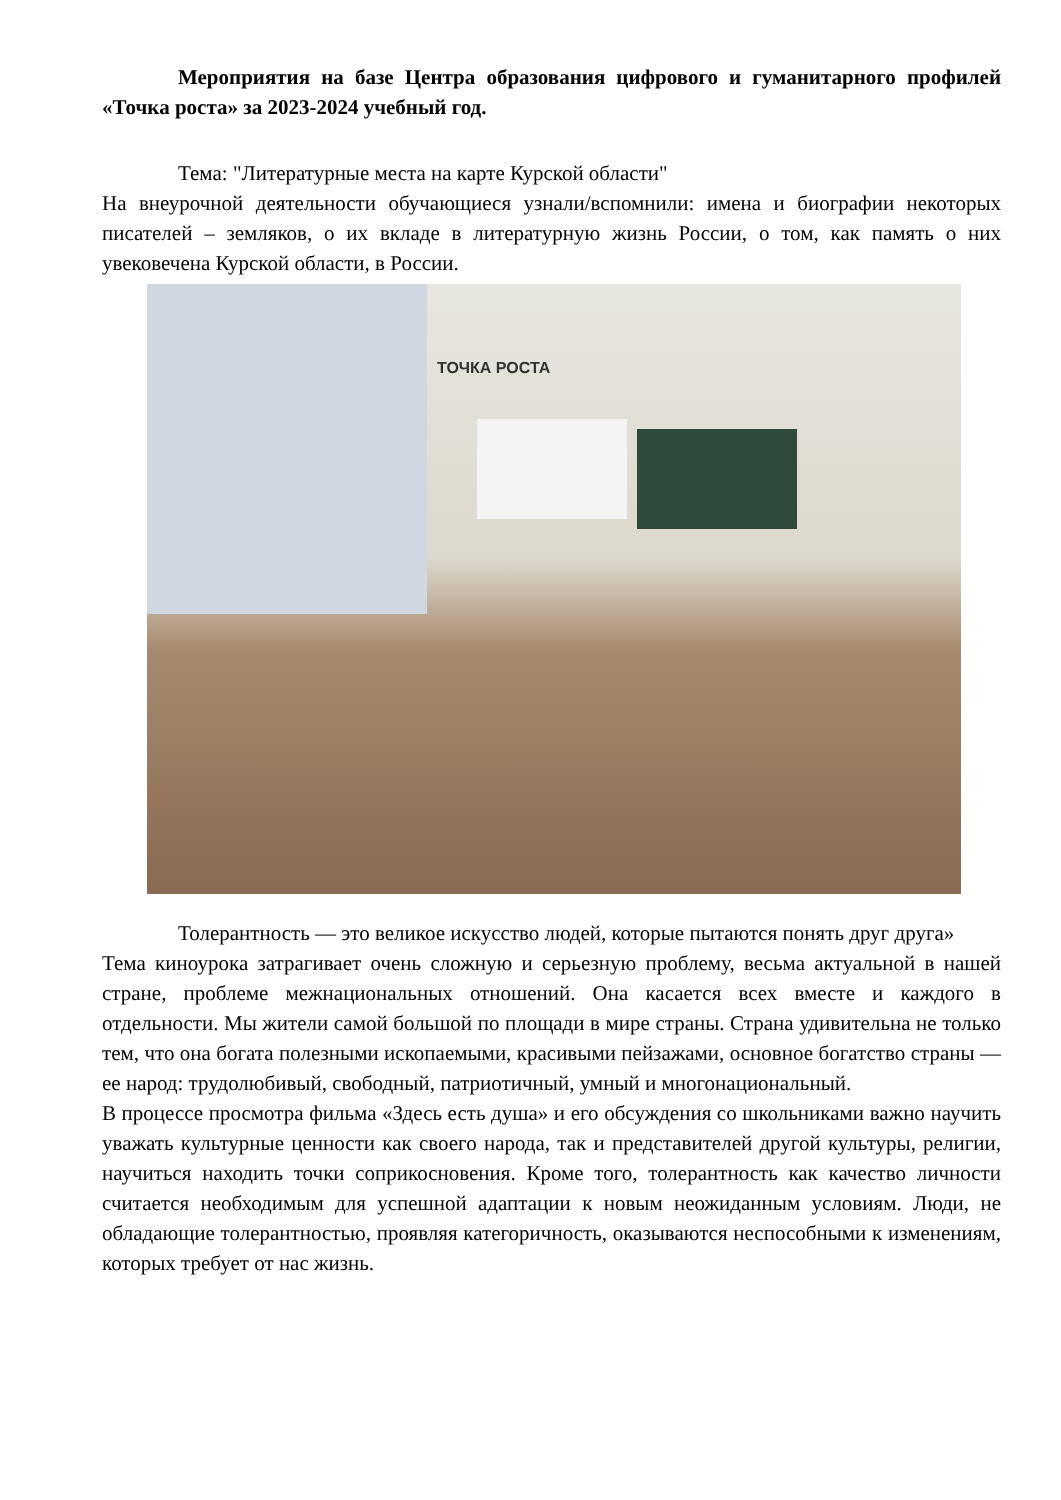Мероприятия на базе Центра образования цифрового и гуманитарного профилей «Точка роста» за 2023-2024 учебный год.
Тема: "Литературные места на карте Курской области"
На внеурочной деятельности обучающиеся узнали/вспомнили: имена и биографии некоторых писателей – земляков, о их вкладе в литературную жизнь России, о том, как память о них увековечена Курской области, в России.
ТОЧКА РОСТА
Толерантность — это великое искусство людей, которые пытаются понять друг друга»
Тема киноурока затрагивает очень сложную и серьезную проблему, весьма актуальной в нашей стране, проблеме межнациональных отношений. Она касается всех вместе и каждого в отдельности. Мы жители самой большой по площади в мире страны. Страна удивительна не только тем, что она богата полезными ископаемыми, красивыми пейзажами, основное богатство страны — ее народ: трудолюбивый, свободный, патриотичный, умный и многонациональный.
В процессе просмотра фильма «Здесь есть душа» и его обсуждения со школьниками важно научить уважать культурные ценности как своего народа, так и представителей другой культуры, религии, научиться находить точки соприкосновения. Кроме того, толерантность как качество личности считается необходимым для успешной адаптации к новым неожиданным условиям. Люди, не обладающие толерантностью, проявляя категоричность, оказываются неспособными к изменениям, которых требует от нас жизнь.